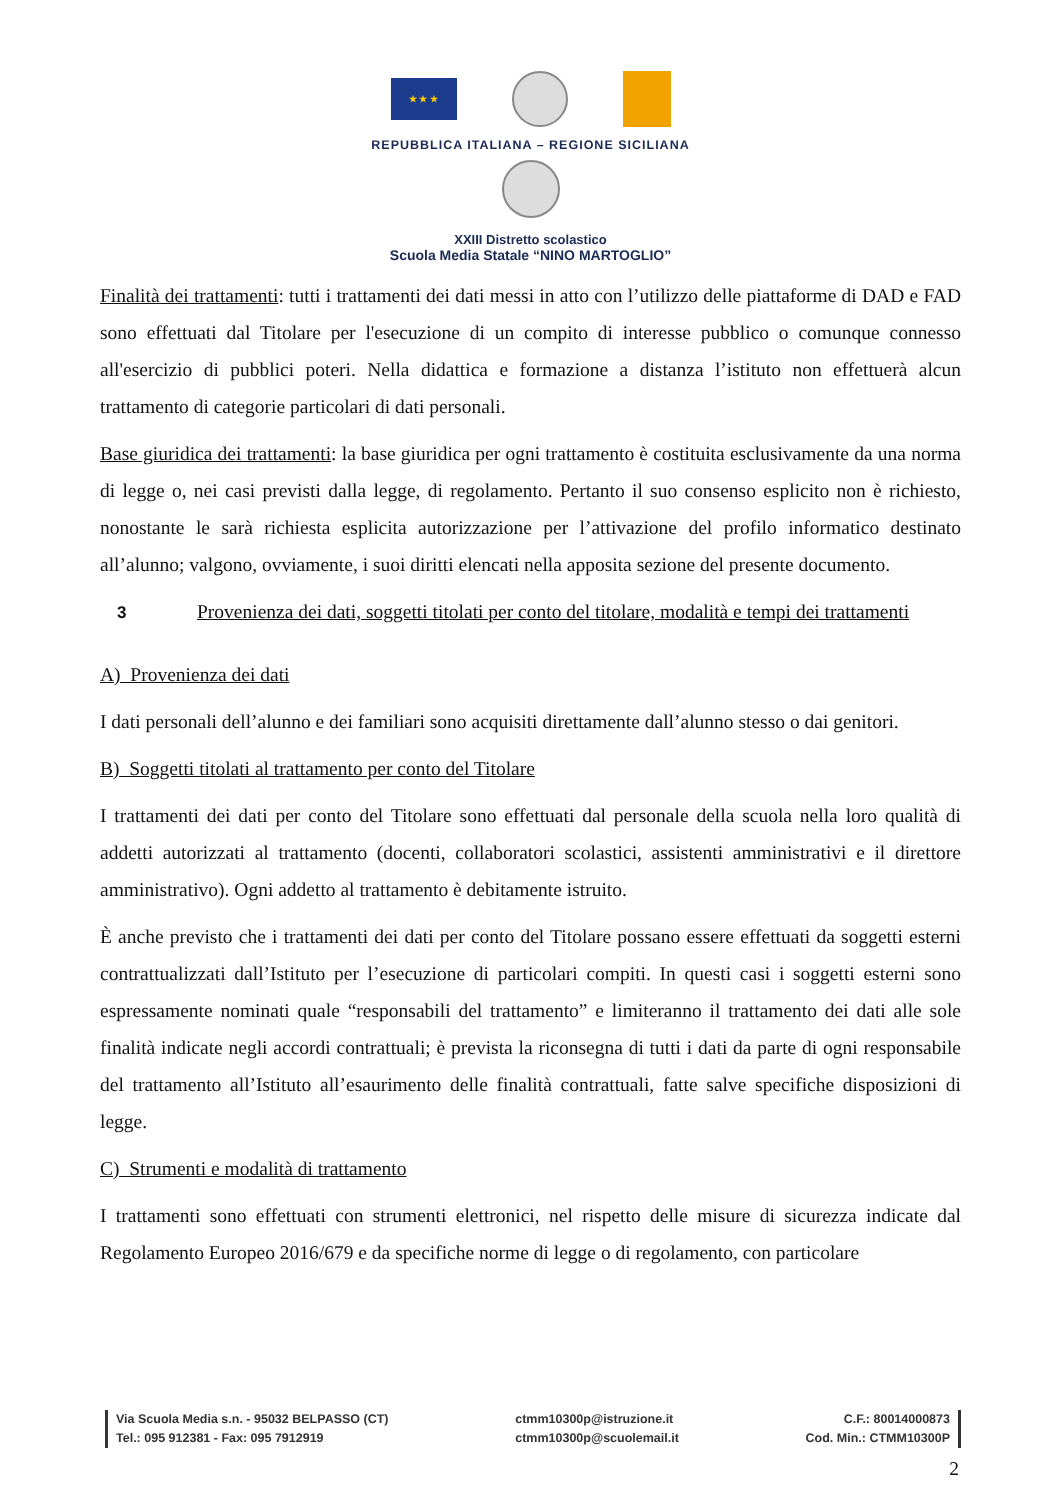★ ★ ★
REPUBBLICA ITALIANA – REGIONE SICILIANA
XXIII Distretto scolastico
Scuola Media Statale “NINO MARTOGLIO”
Finalità dei trattamenti: tutti i trattamenti dei dati messi in atto con l’utilizzo delle piattaforme di DAD e FAD sono effettuati dal Titolare per l'esecuzione di un compito di interesse pubblico o comunque connesso all'esercizio di pubblici poteri. Nella didattica e formazione a distanza l’istituto non effettuerà alcun trattamento di categorie particolari di dati personali.
Base giuridica dei trattamenti: la base giuridica per ogni trattamento è costituita esclusivamente da una norma di legge o, nei casi previsti dalla legge, di regolamento. Pertanto il suo consenso esplicito non è richiesto, nonostante le sarà richiesta esplicita autorizzazione per l’attivazione del profilo informatico destinato all’alunno; valgono, ovviamente, i suoi diritti elencati nella apposita sezione del presente documento.
3 Provenienza dei dati, soggetti titolati per conto del titolare, modalità e tempi dei trattamenti
A) Provenienza dei dati
I dati personali dell’alunno e dei familiari sono acquisiti direttamente dall’alunno stesso o dai genitori.
B) Soggetti titolati al trattamento per conto del Titolare
I trattamenti dei dati per conto del Titolare sono effettuati dal personale della scuola nella loro qualità di addetti autorizzati al trattamento (docenti, collaboratori scolastici, assistenti amministrativi e il direttore amministrativo). Ogni addetto al trattamento è debitamente istruito.
È anche previsto che i trattamenti dei dati per conto del Titolare possano essere effettuati da soggetti esterni contrattualizzati dall’Istituto per l’esecuzione di particolari compiti. In questi casi i soggetti esterni sono espressamente nominati quale “responsabili del trattamento” e limiteranno il trattamento dei dati alle sole finalità indicate negli accordi contrattuali; è prevista la riconsegna di tutti i dati da parte di ogni responsabile del trattamento all’Istituto all’esaurimento delle finalità contrattuali, fatte salve specifiche disposizioni di legge.
C) Strumenti e modalità di trattamento
I trattamenti sono effettuati con strumenti elettronici, nel rispetto delle misure di sicurezza indicate dal Regolamento Europeo 2016/679 e da specifiche norme di legge o di regolamento, con particolare
Via Scuola Media s.n. - 95032 BELPASSO (CT)
Tel.: 095 912381 - Fax: 095 7912919
ctmm10300p@istruzione.it
ctmm10300p@scuolemail.it
C.F.: 80014000873
Cod. Min.: CTMM10300P
2